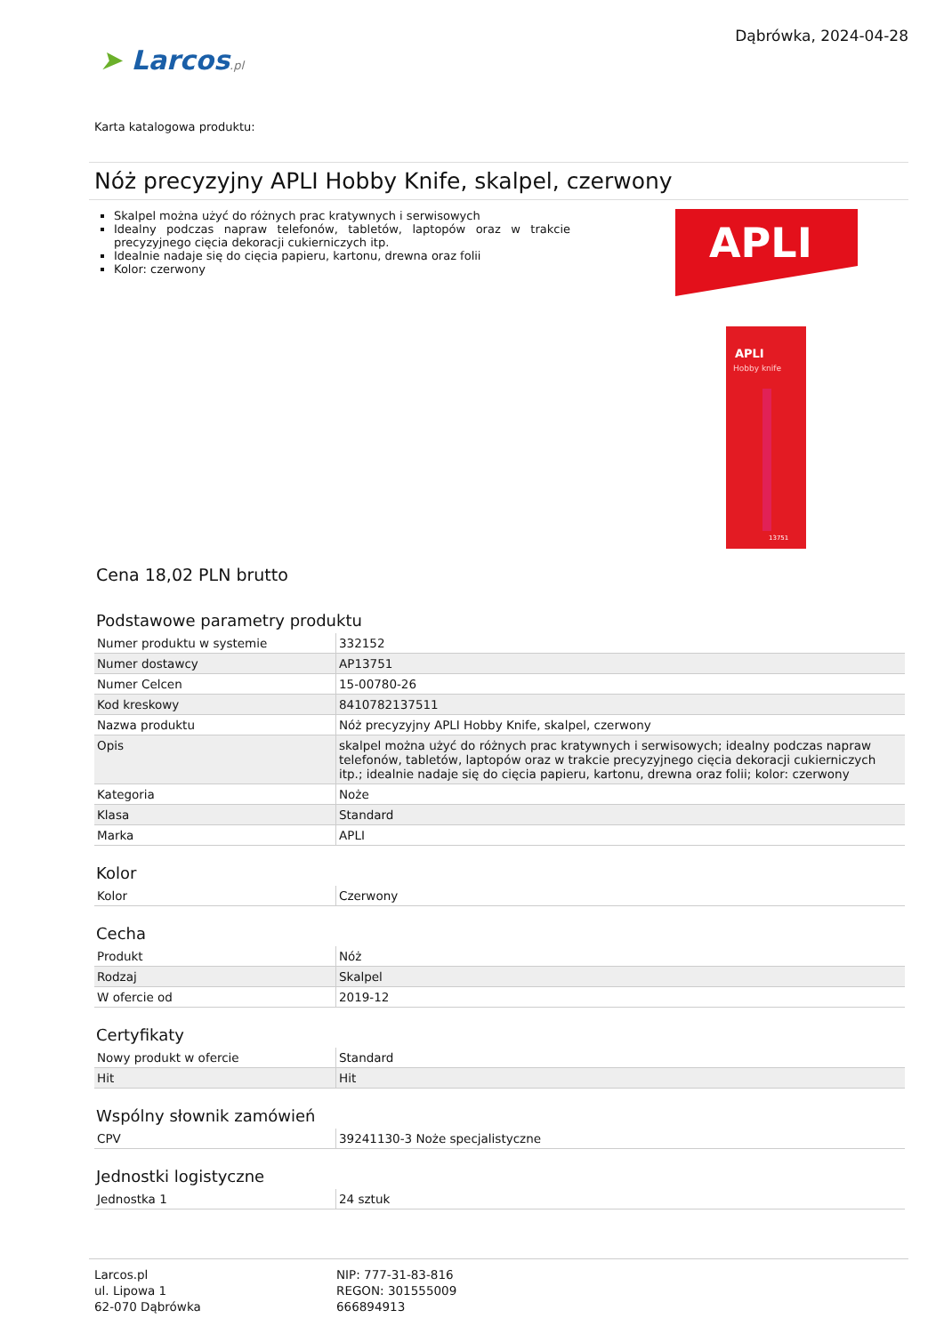➤ Larcos.pl
Dąbrówka, 2024-04-28
Karta katalogowa produktu:
Nóż precyzyjny APLI Hobby Knife, skalpel, czerwony
Skalpel można użyć do różnych prac kratywnych i serwisowych
Idealny podczas napraw telefonów, tabletów, laptopów oraz w trakcie precyzyjnego cięcia dekoracji cukierniczych itp.
Idealnie nadaje się do cięcia papieru, kartonu, drewna oraz folii
Kolor: czerwony
APLI
APLI
Hobby knife
13751
Cena 18,02 PLN brutto
Podstawowe parametry produktu
| Numer produktu w systemie | 332152 |
| Numer dostawcy | AP13751 |
| Numer Celcen | 15-00780-26 |
| Kod kreskowy | 8410782137511 |
| Nazwa produktu | Nóż precyzyjny APLI Hobby Knife, skalpel, czerwony |
| Opis | skalpel można użyć do różnych prac kratywnych i serwisowych; idealny podczas napraw telefonów, tabletów, laptopów oraz w trakcie precyzyjnego cięcia dekoracji cukierniczych itp.; idealnie nadaje się do cięcia papieru, kartonu, drewna oraz folii; kolor: czerwony |
| Kategoria | Noże |
| Klasa | Standard |
| Marka | APLI |
Kolor
| Kolor | Czerwony |
Cecha
| Produkt | Nóż |
| Rodzaj | Skalpel |
| W ofercie od | 2019-12 |
Certyfikaty
| Nowy produkt w ofercie | Standard |
| Hit | Hit |
Wspólny słownik zamówień
| CPV | 39241130-3 Noże specjalistyczne |
Jednostki logistyczne
| Jednostka 1 | 24 sztuk |
Larcos.pl
ul. Lipowa 1
62-070 Dąbrówka
NIP: 777-31-83-816
REGON: 301555009
666894913